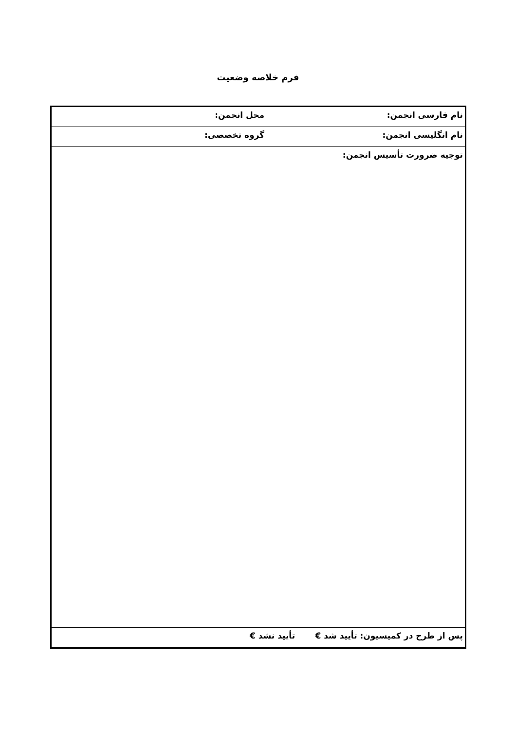فرم خلاصه وضعیت
| نام فارسی انجمن: | محل انجمن: |
| نام انگلیسی انجمن: | گروه تخصصی: |
| توجیه ضرورت تأسیس انجمن: | |
| پس از طرح در کمیسیون: تأیید شد € تأیید نشد € | |